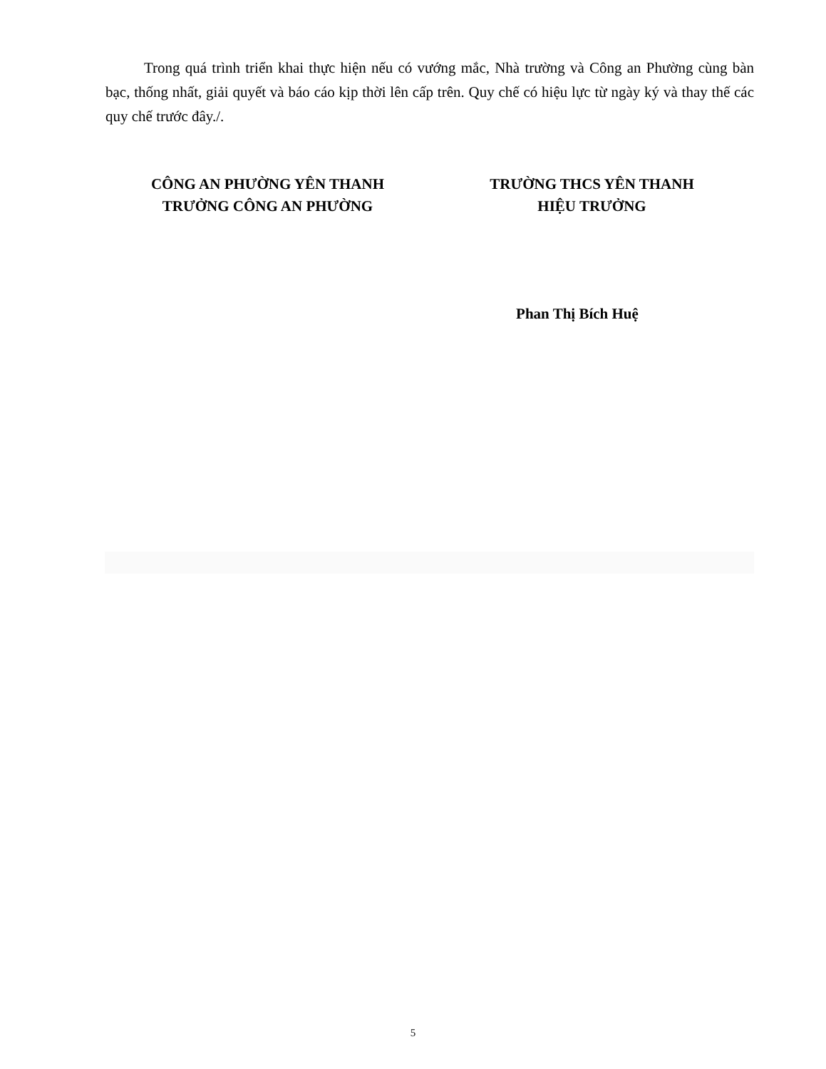Trong quá trình triển khai thực hiện nếu có vướng mắc, Nhà trường và Công an Phường cùng bàn bạc, thống nhất, giải quyết và báo cáo kịp thời lên cấp trên. Quy chế có hiệu lực từ ngày ký và thay thế các quy chế trước đây./.
CÔNG AN PHƯỜNG YÊN THANH
TRƯỞNG CÔNG AN PHƯỜNG
TRƯỜNG THCS YÊN THANH
HIỆU TRƯỞNG
Phan Thị Bích Huệ
5